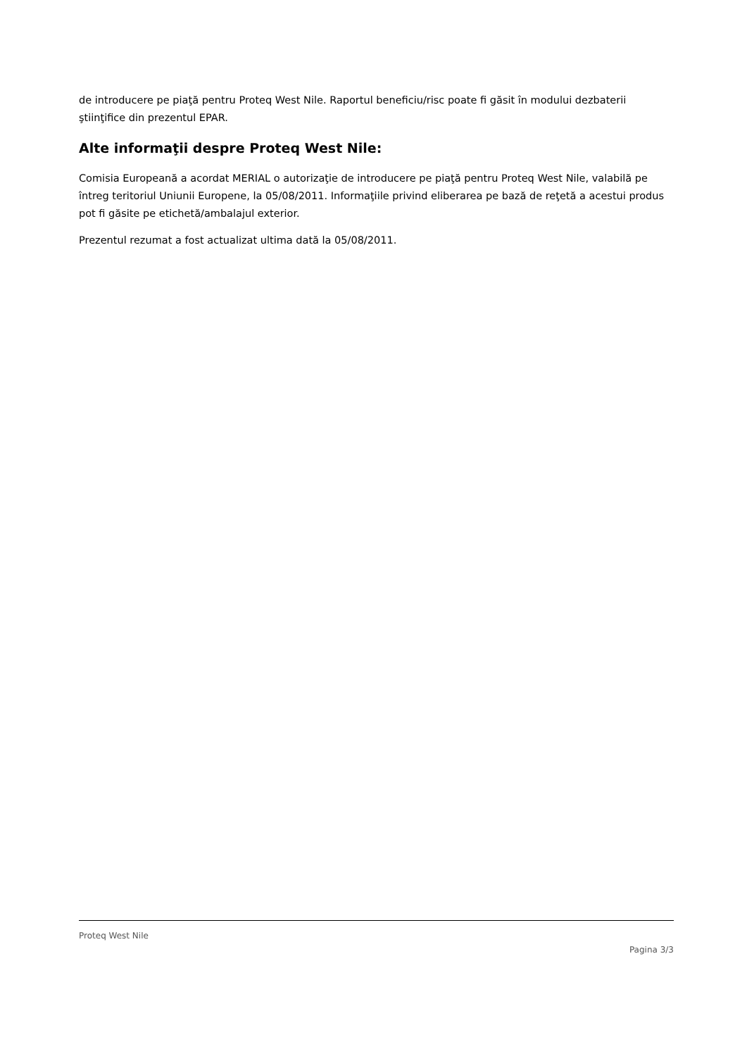de introducere pe piaţă pentru Proteq West Nile. Raportul beneficiu/risc poate fi găsit în modului dezbaterii ştiinţifice din prezentul EPAR.
Alte informaţii despre Proteq West Nile:
Comisia Europeană a acordat MERIAL o autorizaţie de introducere pe piaţă pentru Proteq West Nile, valabilă pe întreg teritoriul Uniunii Europene, la 05/08/2011. Informaţiile privind eliberarea pe bază de reţetă a acestui produs pot fi găsite pe etichetă/ambalajul exterior.
Prezentul rezumat a fost actualizat ultima dată la 05/08/2011.
Proteq West Nile
Pagina 3/3